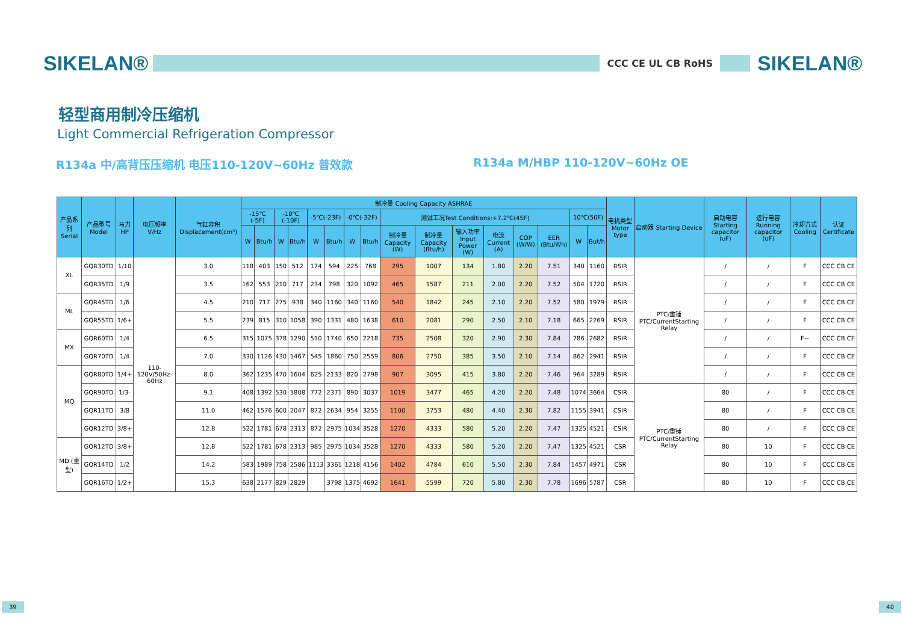SIKELAN®
CCC CE UL CB RoHS
SIKELAN®
轻型商用制冷压缩机
Light Commercial Refrigeration Compressor
R134a 中/高背压压缩机 电压110-120V~60Hz 普效款 R134a M/HBP 110-120V~60Hz OE
| 产品系列 Serial | 产品型号 Model | 马力HP | 电压频率 V/Hz | 气缸容积 Displacement(cm³) | 制冷量 Cooling Capacity ASHRAE | | | | | | | | | | | | | | | | 电机类型 Motor type | 启动器 Starting Device | 启动电容 Starting capacitor (uF) | 运行电容 Running capacitor (uF) | 冷却方式 Cooling | 认证 Certificate |
| --- | --- | --- | --- | --- | --- | --- | --- | --- | --- | --- | --- | --- | --- | --- | --- | --- | --- | --- | --- | --- | --- | --- | --- | --- | --- | --- |
| | | | | | -15℃ (-5F) | | -10℃(-10F) | | -5℃(-23F) | | -0℃(-32F) | | 测试工况Test Conditions:+7.2℃(45F) | | | | | | 10℃(50F) | | | | | | | |
| | | | | | W | Btu/h | W | Btu/h | W | Btu/h | W | Btu/h | 制冷量 Capacity (W) | 制冷量 Capacity (Btu/h) | 输入功率 Input Power (W) | 电流 Current (A) | COP (W/W) | EER (Btu/Wh) | W | But/h | | | | | | |
| XL | GQR30TD | 1/10 | 110-120V/50Hz-60Hz | 3.0 | 118 | 403 | 150 | 512 | 174 | 594 | 225 | 768 | 295 | 1007 | 134 | 1.80 | 2.20 | 7.51 | 340 | 1160 | RSIR | PTC/重锤 PTC/CurrentStarting Relay | / | / | F | CCC CB CE |
| | GQR35TD | 1/9 | | 3.5 | 162 | 553 | 210 | 717 | 234 | 798 | 320 | 1092 | 465 | 1587 | 211 | 2.00 | 2.20 | 7.52 | 504 | 1720 | RSIR | | / | / | F | CCC CB CE |
| ML | GQR45TD | 1/6 | | 4.5 | 210 | 717 | 275 | 938 | 340 | 1160 | 340 | 1160 | 540 | 1842 | 245 | 2.10 | 2.20 | 7.52 | 580 | 1979 | RSIR | | / | / | F | CCC CB CE |
| | GQR55TD | 1/6+ | | 5.5 | 239 | 815 | 310 | 1058 | 390 | 1331 | 480 | 1638 | 610 | 2081 | 290 | 2.50 | 2.10 | 7.18 | 665 | 2269 | RSIR | | / | / | F | CCC CB CE |
| MX | GQR60TD | 1/4 | | 6.5 | 315 | 1075 | 378 | 1290 | 510 | 1740 | 650 | 2218 | 735 | 2508 | 320 | 2.90 | 2.30 | 7.84 | 786 | 2682 | RSIR | | / | / | F~ | CCC CB CE |
| | GQR70TD | 1/4 | | 7.0 | 330 | 1126 | 430 | 1467 | 545 | 1860 | 750 | 2559 | 806 | 2750 | 385 | 3.50 | 2.10 | 7.14 | 862 | 2941 | RSIR | | / | / | F | CCC CB CE |
| MQ | GQR80TD | 1/4+ | | 8.0 | 362 | 1235 | 470 | 1604 | 625 | 2133 | 820 | 2798 | 907 | 3095 | 415 | 3.80 | 2.20 | 7.46 | 964 | 3289 | RSIR | | / | / | F | CCC CB CE |
| | GQR90TD | 1/3- | | 9.1 | 408 | 1392 | 530 | 1808 | 772 | 2371 | 890 | 3037 | 1019 | 3477 | 465 | 4.20 | 2.20 | 7.48 | 1074 | 3664 | CSIR | PTC/重锤 PTC/CurrentStarting Relay | 80 | / | F | CCC CB CE |
| | GQR11TD | 3/8 | | 11.0 | 462 | 1576 | 600 | 2047 | 872 | 2634 | 954 | 3255 | 1100 | 3753 | 480 | 4.40 | 2.30 | 7.82 | 1155 | 3941 | CSIR | | 80 | / | F | CCC CB CE |
| | GQR12TD | 3/8+ | | 12.8 | 522 | 1781 | 678 | 2313 | 872 | 2975 | 1034 | 3528 | 1270 | 4333 | 580 | 5.20 | 2.20 | 7.47 | 1325 | 4521 | CSIR | | 80 | / | F | CCC CB CE |
| MD (重型) | GQR12TD | 3/8+ | | 12.8 | 522 | 1781 | 678 | 2313 | 985 | 2975 | 1034 | 3528 | 1270 | 4333 | 580 | 5.20 | 2.20 | 7.47 | 1325 | 4521 | CSR | | 80 | 10 | F | CCC CB CE |
| | GQR14TD | 1/2 | | 14.2 | 583 | 1989 | 758 | 2586 | 1113 | 3361 | 1218 | 4156 | 1402 | 4784 | 610 | 5.50 | 2.30 | 7.84 | 1457 | 4971 | CSR | | 80 | 10 | F | CCC CB CE |
| | GQR16TD | 1/2+ | | 15.3 | 638 | 2177 | 829 | 2829 | | 3798 | 1375 | 4692 | 1641 | 5599 | 720 | 5.80 | 2.30 | 7.78 | 1696 | 5787 | CSR | | 80 | 10 | F | CCC CB CE |
39 40